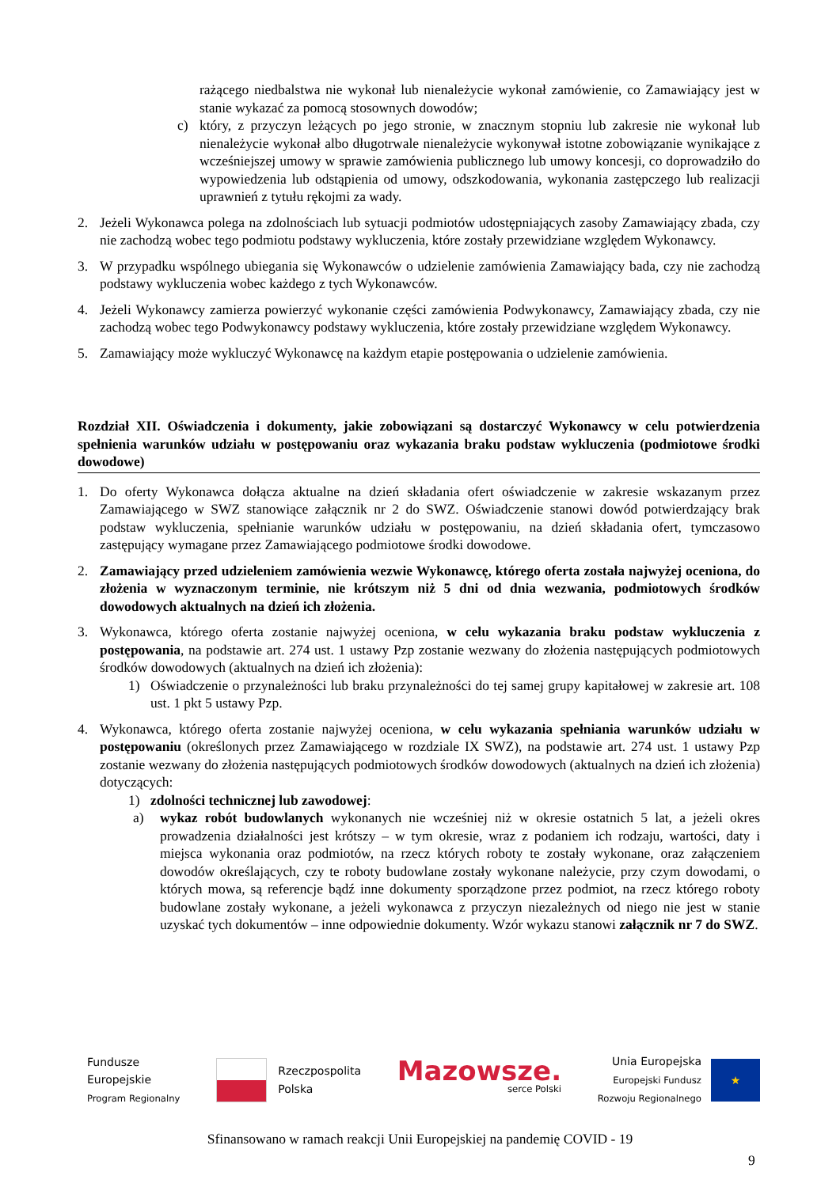rażącego niedbalstwa nie wykonał lub nienależycie wykonał zamówienie, co Zamawiający jest w stanie wykazać za pomocą stosownych dowodów;
c) który, z przyczyn leżących po jego stronie, w znacznym stopniu lub zakresie nie wykonał lub nienależycie wykonał albo długotrwale nienależycie wykonywał istotne zobowiązanie wynikające z wcześniejszej umowy w sprawie zamówienia publicznego lub umowy koncesji, co doprowadziło do wypowiedzenia lub odstąpienia od umowy, odszkodowania, wykonania zastępczego lub realizacji uprawnień z tytułu rękojmi za wady.
2. Jeżeli Wykonawca polega na zdolnościach lub sytuacji podmiotów udostępniających zasoby Zamawiający zbada, czy nie zachodzą wobec tego podmiotu podstawy wykluczenia, które zostały przewidziane względem Wykonawcy.
3. W przypadku wspólnego ubiegania się Wykonawców o udzielenie zamówienia Zamawiający bada, czy nie zachodzą podstawy wykluczenia wobec każdego z tych Wykonawców.
4. Jeżeli Wykonawcy zamierza powierzyć wykonanie części zamówienia Podwykonawcy, Zamawiający zbada, czy nie zachodzą wobec tego Podwykonawcy podstawy wykluczenia, które zostały przewidziane względem Wykonawcy.
5. Zamawiający może wykluczyć Wykonawcę na każdym etapie postępowania o udzielenie zamówienia.
Rozdział XII. Oświadczenia i dokumenty, jakie zobowiązani są dostarczyć Wykonawcy w celu potwierdzenia spełnienia warunków udziału w postępowaniu oraz wykazania braku podstaw wykluczenia (podmiotowe środki dowodowe)
1. Do oferty Wykonawca dołącza aktualne na dzień składania ofert oświadczenie w zakresie wskazanym przez Zamawiającego w SWZ stanowiące załącznik nr 2 do SWZ. Oświadczenie stanowi dowód potwierdzający brak podstaw wykluczenia, spełnianie warunków udziału w postępowaniu, na dzień składania ofert, tymczasowo zastępujący wymagane przez Zamawiającego podmiotowe środki dowodowe.
2. Zamawiający przed udzieleniem zamówienia wezwie Wykonawcę, którego oferta została najwyżej oceniona, do złożenia w wyznaczonym terminie, nie krótszym niż 5 dni od dnia wezwania, podmiotowych środków dowodowych aktualnych na dzień ich złożenia.
3. Wykonawca, którego oferta zostanie najwyżej oceniona, w celu wykazania braku podstaw wykluczenia z postępowania, na podstawie art. 274 ust. 1 ustawy Pzp zostanie wezwany do złożenia następujących podmiotowych środków dowodowych (aktualnych na dzień ich złożenia):
1) Oświadczenie o przynależności lub braku przynależności do tej samej grupy kapitałowej w zakresie art. 108 ust. 1 pkt 5 ustawy Pzp.
4. Wykonawca, którego oferta zostanie najwyżej oceniona, w celu wykazania spełniania warunków udziału w postępowaniu (określonych przez Zamawiającego w rozdziale IX SWZ), na podstawie art. 274 ust. 1 ustawy Pzp zostanie wezwany do złożenia następujących podmiotowych środków dowodowych (aktualnych na dzień ich złożenia) dotyczących:
1) zdolności technicznej lub zawodowej:
a) wykaz robót budowlanych wykonanych nie wcześniej niż w okresie ostatnich 5 lat, a jeżeli okres prowadzenia działalności jest krótszy – w tym okresie, wraz z podaniem ich rodzaju, wartości, daty i miejsca wykonania oraz podmiotów, na rzecz których roboty te zostały wykonane, oraz załączeniem dowodów określających, czy te roboty budowlane zostały wykonane należycie, przy czym dowodami, o których mowa, są referencje bądź inne dokumenty sporządzone przez podmiot, na rzecz którego roboty budowlane zostały wykonane, a jeżeli wykonawca z przyczyn niezależnych od niego nie jest w stanie uzyskać tych dokumentów – inne odpowiednie dokumenty. Wzór wykazu stanowi załącznik nr 7 do SWZ.
Fundusze
Europejskie
Program Regionalny
Rzeczpospolita
Polska
Mazowsze.
serce Polski
Unia Europejska
Europejski Fundusz
Rozwoju Regionalnego
★
Sfinansowano w ramach reakcji Unii Europejskiej na pandemię COVID - 19
9